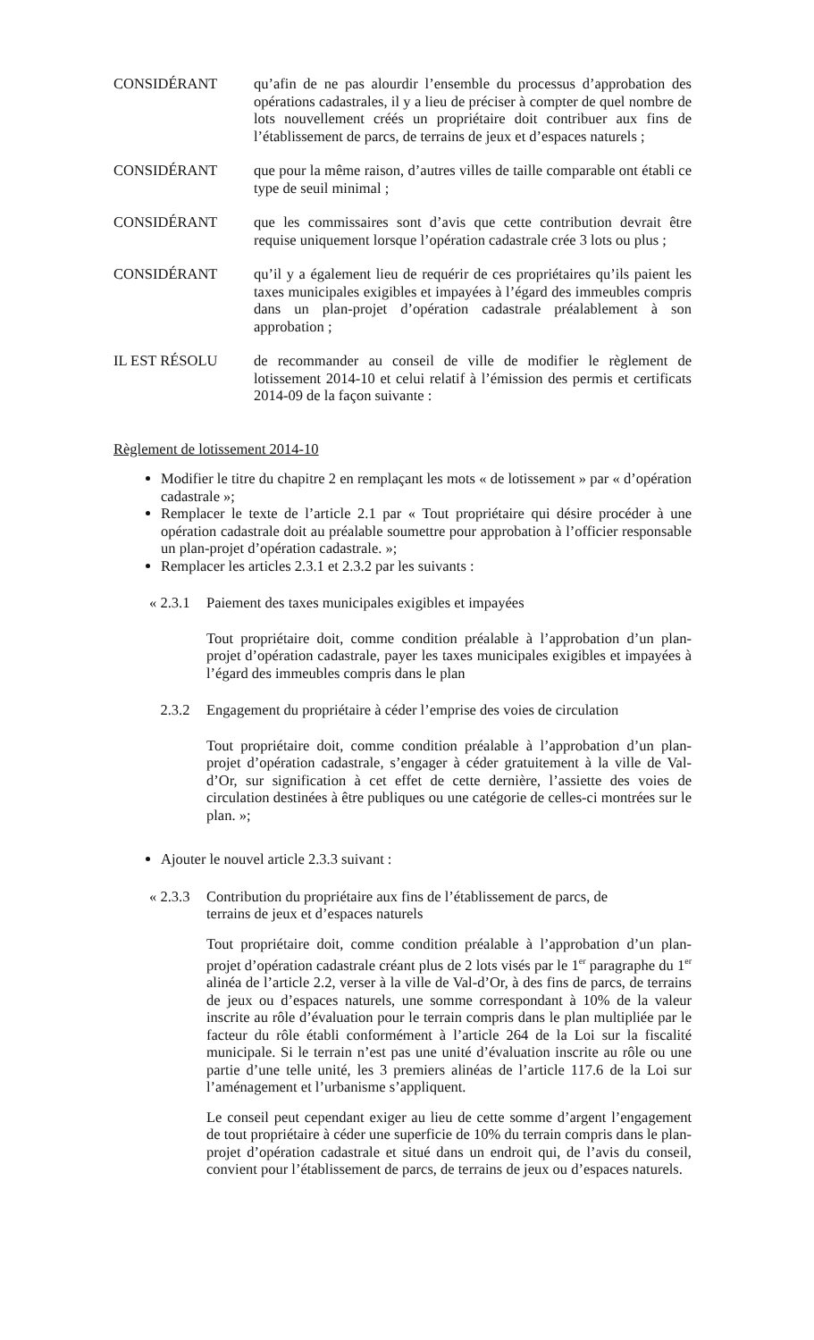CONSIDÉRANT qu’afin de ne pas alourdir l’ensemble du processus d’approbation des opérations cadastrales, il y a lieu de préciser à compter de quel nombre de lots nouvellement créés un propriétaire doit contribuer aux fins de l’établissement de parcs, de terrains de jeux et d’espaces naturels ;
CONSIDÉRANT que pour la même raison, d’autres villes de taille comparable ont établi ce type de seuil minimal ;
CONSIDÉRANT que les commissaires sont d’avis que cette contribution devrait être requise uniquement lorsque l’opération cadastrale crée 3 lots ou plus ;
CONSIDÉRANT qu’il y a également lieu de requérir de ces propriétaires qu’ils paient les taxes municipales exigibles et impayées à l’égard des immeubles compris dans un plan-projet d’opération cadastrale préalablement à son approbation ;
IL EST RÉSOLU de recommander au conseil de ville de modifier le règlement de lotissement 2014-10 et celui relatif à l’émission des permis et certificats 2014-09 de la façon suivante :
Règlement de lotissement 2014-10
Modifier le titre du chapitre 2 en remplaçant les mots « de lotissement » par « d’opération cadastrale »;
Remplacer le texte de l’article 2.1 par « Tout propriétaire qui désire procéder à une opération cadastrale doit au préalable soumettre pour approbation à l’officier responsable un plan-projet d’opération cadastrale. »;
Remplacer les articles 2.3.1 et 2.3.2 par les suivants :
« 2.3.1
Paiement des taxes municipales exigibles et impayées
Tout propriétaire doit, comme condition préalable à l’approbation d’un plan-projet d’opération cadastrale, payer les taxes municipales exigibles et impayées à l’égard des immeubles compris dans le plan
2.3.2 Engagement du propriétaire à céder l’emprise des voies de circulation
Tout propriétaire doit, comme condition préalable à l’approbation d’un plan-projet d’opération cadastrale, s’engager à céder gratuitement à la ville de Val-d’Or, sur signification à cet effet de cette dernière, l’assiette des voies de circulation destinées à être publiques ou une catégorie de celles-ci montrées sur le plan. »;
Ajouter le nouvel article 2.3.3 suivant :
« 2.3.3
Contribution du propriétaire aux fins de l’établissement de parcs, de
terrains de jeux et d’espaces naturels
Tout propriétaire doit, comme condition préalable à l’approbation d’un plan-projet d’opération cadastrale créant plus de 2 lots visés par le 1<sup>er</sup> paragraphe du 1<sup>er</sup> alinéa de l’article 2.2, verser à la ville de Val-d’Or, à des fins de parcs, de terrains de jeux ou d’espaces naturels, une somme correspondant à 10% de la valeur inscrite au rôle d’évaluation pour le terrain compris dans le plan multipliée par le facteur du rôle établi conformément à l’article 264 de la Loi sur la fiscalité municipale. Si le terrain n’est pas une unité d’évaluation inscrite au rôle ou une partie d’une telle unité, les 3 premiers alinéas de l’article 117.6 de la Loi sur l’aménagement et l’urbanisme s’appliquent.
Le conseil peut cependant exiger au lieu de cette somme d’argent l’engagement de tout propriétaire à céder une superficie de 10% du terrain compris dans le plan-projet d’opération cadastrale et situé dans un endroit qui, de l’avis du conseil, convient pour l’établissement de parcs, de terrains de jeux ou d’espaces naturels.